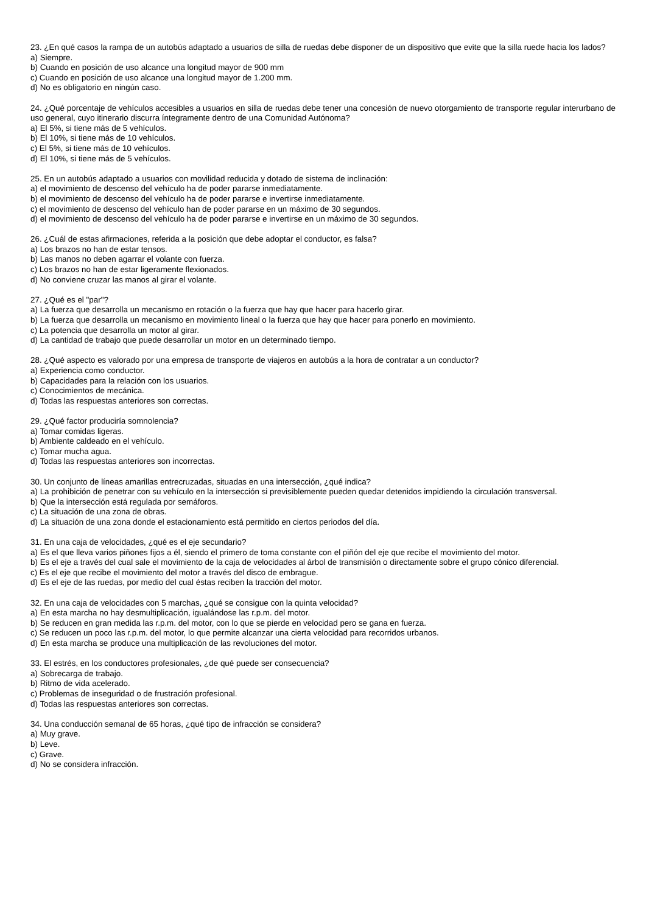23. ¿En qué casos la rampa de un autobús adaptado a usuarios de silla de ruedas debe disponer de un dispositivo que evite que la silla ruede hacia los lados?
a) Siempre.
b) Cuando en posición de uso alcance una longitud mayor de 900 mm
c) Cuando en posición de uso alcance una longitud mayor de 1.200 mm.
d) No es obligatorio en ningún caso.
24. ¿Qué porcentaje de vehículos accesibles a usuarios en silla de ruedas debe tener una concesión de nuevo otorgamiento de transporte regular interurbano de uso general, cuyo itinerario discurra íntegramente dentro de una Comunidad Autónoma?
a) El 5%, si tiene más de 5 vehículos.
b) El 10%, si tiene más de 10 vehículos.
c) El 5%, si tiene más de 10 vehículos.
d) El 10%, si tiene más de 5 vehículos.
25. En un autobús adaptado a usuarios con movilidad reducida y dotado de sistema de inclinación:
a) el movimiento de descenso del vehículo ha de poder pararse inmediatamente.
b) el movimiento de descenso del vehículo ha de poder pararse e invertirse inmediatamente.
c) el movimiento de descenso del vehículo han de poder pararse en un máximo de 30 segundos.
d) el movimiento de descenso del vehículo ha de poder pararse e invertirse en un máximo de 30 segundos.
26. ¿Cuál de estas afirmaciones, referida a la posición que debe adoptar el conductor, es falsa?
a) Los brazos no han de estar tensos.
b) Las manos no deben agarrar el volante con fuerza.
c) Los brazos no han de estar ligeramente flexionados.
d) No conviene cruzar las manos al girar el volante.
27. ¿Qué es el "par"?
a) La fuerza que desarrolla un mecanismo en rotación o la fuerza que hay que hacer para hacerlo girar.
b) La fuerza que desarrolla un mecanismo en movimiento lineal o la fuerza que hay que hacer para ponerlo en movimiento.
c) La potencia que desarrolla un motor al girar.
d) La cantidad de trabajo que puede desarrollar un motor en un determinado tiempo.
28. ¿Qué aspecto es valorado por una empresa de transporte de viajeros en autobús a la hora de contratar a un conductor?
a) Experiencia como conductor.
b) Capacidades para la relación con los usuarios.
c) Conocimientos de mecánica.
d) Todas las respuestas anteriores son correctas.
29. ¿Qué factor produciría somnolencia?
a) Tomar comidas ligeras.
b) Ambiente caldeado en el vehículo.
c) Tomar mucha agua.
d) Todas las respuestas anteriores son incorrectas.
30. Un conjunto de líneas amarillas entrecruzadas, situadas en una intersección, ¿qué indica?
a) La prohibición de penetrar con su vehículo en la intersección si previsiblemente pueden quedar detenidos impidiendo la circulación transversal.
b) Que la intersección está regulada por semáforos.
c) La situación de una zona de obras.
d) La situación de una zona donde el estacionamiento está permitido en ciertos periodos del día.
31. En una caja de velocidades, ¿qué es el eje secundario?
a) Es el que lleva varios piñones fijos a él, siendo el primero de toma constante con el piñón del eje que recibe el movimiento del motor.
b) Es el eje a través del cual sale el movimiento de la caja de velocidades al árbol de transmisión o directamente sobre el grupo cónico diferencial.
c) Es el eje que recibe el movimiento del motor a través del disco de embrague.
d) Es el eje de las ruedas, por medio del cual éstas reciben la tracción del motor.
32. En una caja de velocidades con 5 marchas, ¿qué se consigue con la quinta velocidad?
a) En esta marcha no hay desmultiplicación, igualándose las r.p.m. del motor.
b) Se reducen en gran medida las r.p.m. del motor, con lo que se pierde en velocidad pero se gana en fuerza.
c) Se reducen un poco las r.p.m. del motor, lo que permite alcanzar una cierta velocidad para recorridos urbanos.
d) En esta marcha se produce una multiplicación de las revoluciones del motor.
33. El estrés, en los conductores profesionales, ¿de qué puede ser consecuencia?
a) Sobrecarga de trabajo.
b) Ritmo de vida acelerado.
c) Problemas de inseguridad o de frustración profesional.
d) Todas las respuestas anteriores son correctas.
34. Una conducción semanal de 65 horas, ¿qué tipo de infracción se considera?
a) Muy grave.
b) Leve.
c) Grave.
d) No se considera infracción.